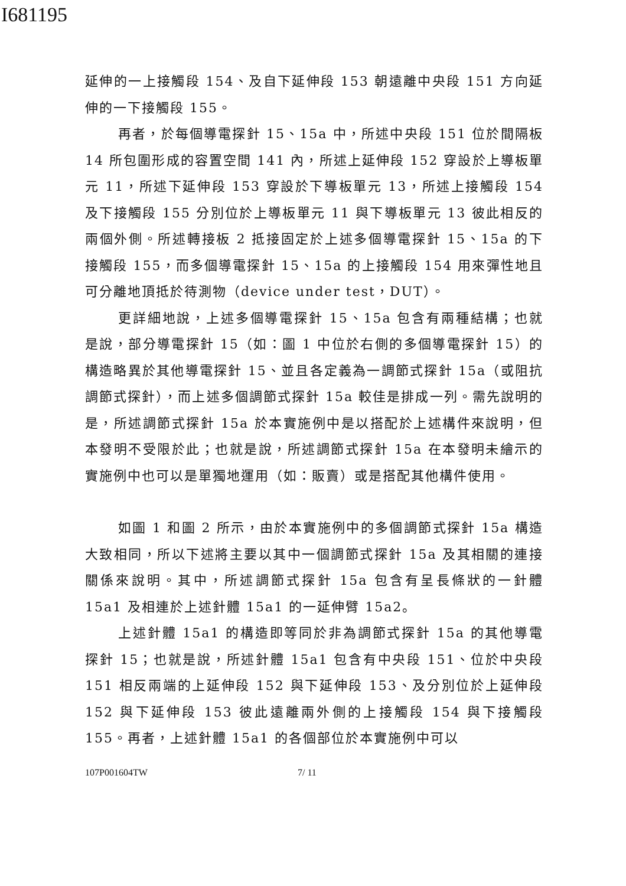I681195
延伸的一上接觸段 154、及自下延伸段 153 朝遠離中央段 151 方向延伸的一下接觸段 155。
再者，於每個導電探針 15、15a 中，所述中央段 151 位於間隔板 14 所包圍形成的容置空間 141 內，所述上延伸段 152 穿設於上導板單元 11，所述下延伸段 153 穿設於下導板單元 13，所述上接觸段 154 及下接觸段 155 分別位於上導板單元 11 與下導板單元 13 彼此相反的兩個外側。所述轉接板 2 抵接固定於上述多個導電探針 15、15a 的下接觸段 155，而多個導電探針 15、15a 的上接觸段 154 用來彈性地且可分離地頂抵於待測物（device under test，DUT）。
更詳細地說，上述多個導電探針 15、15a 包含有兩種結構；也就是說，部分導電探針 15（如：圖 1 中位於右側的多個導電探針 15）的構造略異於其他導電探針 15、並且各定義為一調節式探針 15a（或阻抗調節式探針），而上述多個調節式探針 15a 較佳是排成一列。需先說明的是，所述調節式探針 15a 於本實施例中是以搭配於上述構件來說明，但本發明不受限於此；也就是說，所述調節式探針 15a 在本發明未繪示的實施例中也可以是單獨地運用（如：販賣）或是搭配其他構件使用。
如圖 1 和圖 2 所示，由於本實施例中的多個調節式探針 15a 構造大致相同，所以下述將主要以其中一個調節式探針 15a 及其相關的連接關係來說明。其中，所述調節式探針 15a 包含有呈長條狀的一針體 15a1 及相連於上述針體 15a1 的一延伸臂 15a2。
上述針體 15a1 的構造即等同於非為調節式探針 15a 的其他導電探針 15；也就是說，所述針體 15a1 包含有中央段 151、位於中央段 151 相反兩端的上延伸段 152 與下延伸段 153、及分別位於上延伸段 152 與下延伸段 153 彼此遠離兩外側的上接觸段 154 與下接觸段 155。再者，上述針體 15a1 的各個部位於本實施例中可以
107P001604TW 7/ 11